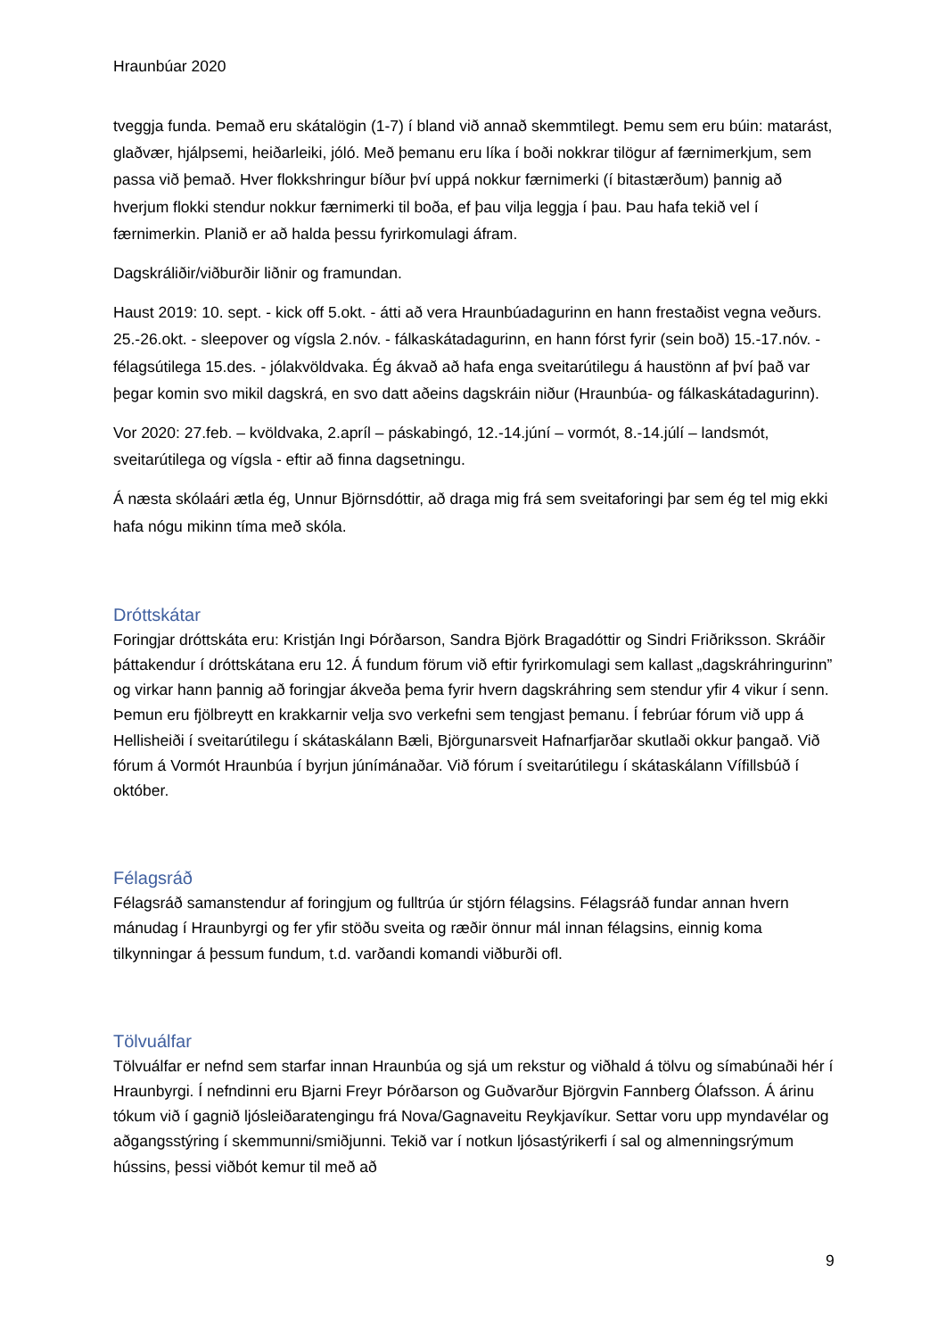Hraunbúar 2020
tveggja funda. Þemað eru skátalögin (1-7) í bland við annað skemmtilegt. Þemu sem eru búin: matarást, glaðvær, hjálpsemi, heiðarleiki, jóló. Með þemanu eru líka í boði nokkrar tilögur af færnimerkjum, sem passa við þemað. Hver flokkshringur bíður því uppá nokkur færnimerki (í bitastærðum) þannig að hverjum flokki stendur nokkur færnimerki til boða, ef þau vilja leggja í þau. Þau hafa tekið vel í færnimerkin. Planið er að halda þessu fyrirkomulagi áfram.
Dagskráliðir/viðburðir liðnir og framundan.
Haust 2019: 10. sept. - kick off 5.okt. - átti að vera Hraunbúadagurinn en hann frestaðist vegna veðurs. 25.-26.okt. - sleepover og vígsla 2.nóv. - fálkaskátadagurinn, en hann fórst fyrir (sein boð) 15.-17.nóv. - félagsútilega 15.des. - jólakvöldvaka. Ég ákvað að hafa enga sveitarútilegu á haustönn af því það var þegar komin svo mikil dagskrá, en svo datt aðeins dagskráin niður (Hraunbúa- og fálkaskátadagurinn).
Vor 2020: 27.feb. – kvöldvaka, 2.apríl – páskabingó, 12.-14.júní – vormót, 8.-14.júlí – landsmót, sveitarútilega og vígsla - eftir að finna dagsetningu.
Á næsta skólaári ætla ég, Unnur Björnsdóttir, að draga mig frá sem sveitaforingi þar sem ég tel mig ekki hafa nógu mikinn tíma með skóla.
Dróttskátar
Foringjar dróttskáta eru: Kristján Ingi Þórðarson, Sandra Björk Bragadóttir og Sindri Friðriksson. Skráðir þáttakendur í dróttskátana eru 12. Á fundum förum við eftir fyrirkomulagi sem kallast „dagskráhringurinn” og virkar hann þannig að foringjar ákveða þema fyrir hvern dagskráhring sem stendur yfir 4 vikur í senn. Þemun eru fjölbreytt en krakkarnir velja svo verkefni sem tengjast þemanu. Í febrúar fórum við upp á Hellisheiði í sveitarútilegu í skátaskálann Bæli, Björgunarsveit Hafnarfjarðar skutlaði okkur þangað. Við fórum á Vormót Hraunbúa í byrjun júnímánaðar. Við fórum í sveitarútilegu í skátaskálann Vífillsbúð í október.
Félagsráð
Félagsráð samanstendur af foringjum og fulltrúa úr stjórn félagsins. Félagsráð fundar annan hvern mánudag í Hraunbyrgi og fer yfir stöðu sveita og ræðir önnur mál innan félagsins, einnig koma tilkynningar á þessum fundum, t.d. varðandi komandi viðburði ofl.
Tölvuálfar
Tölvuálfar er nefnd sem starfar innan Hraunbúa og sjá um rekstur og viðhald á tölvu og símabúnaði hér í Hraunbyrgi. Í nefndinni eru Bjarni Freyr Þórðarson og Guðvarður Björgvin Fannberg Ólafsson. Á árinu tókum við í gagnið ljósleiðaratengingu frá Nova/Gagnaveitu Reykjavíkur. Settar voru upp myndavélar og aðgangsstýring í skemmunni/smiðjunni. Tekið var í notkun ljósastýrikerfi í sal og almenningsrýmum hússins, þessi viðbót kemur til með að
9